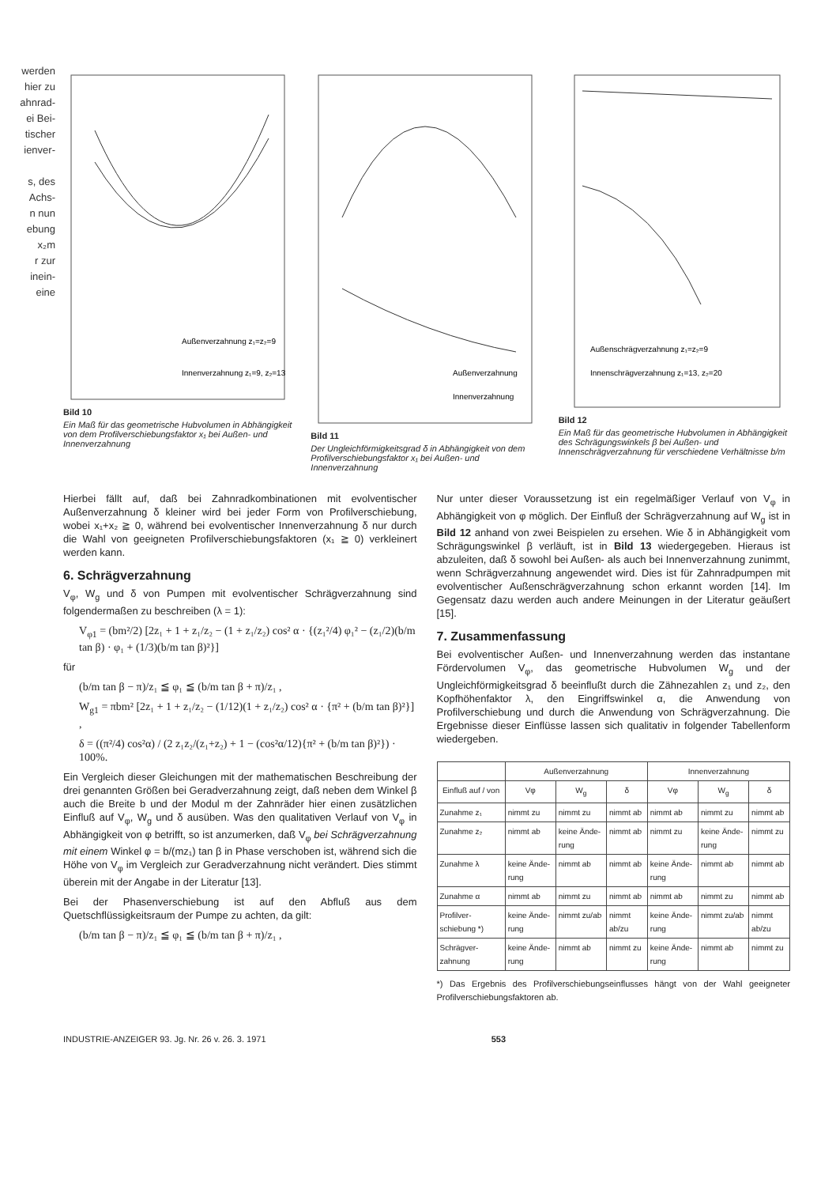werden
hier zu
ahnrad-
ei Bei-
tischer
ienver-
s, des
Achs-
n nun
ebung
x₂m
r zur
inein-
eine
Außenverzahnung z₁=z₂=9
Innenverzahnung z₁=9, z₂=13
Bild 10
Ein Maß für das geometrische Hubvolumen in Abhängigkeit von dem Profilverschiebungsfaktor x₁ bei Außen- und Innenverzahnung
Außenverzahnung
Innenverzahnung
Bild 11
Der Ungleichförmigkeitsgrad δ in Abhängigkeit von dem Profilverschiebungsfaktor x₁ bei Außen- und Innenverzahnung
Außenschrägverzahnung z₁=z₂=9
Innenschrägverzahnung z₁=13, z₂=20
Bild 12
Ein Maß für das geometrische Hubvolumen in Abhängigkeit des Schrägungswinkels β bei Außen- und Innenschrägverzahnung für verschiedene Verhältnisse b/m
Hierbei fällt auf, daß bei Zahnradkombinationen mit evolventischer Außenverzahnung δ kleiner wird bei jeder Form von Profilverschiebung, wobei x₁+x₂ ≧ 0, während bei evolventischer Innenverzahnung δ nur durch die Wahl von geeigneten Profilverschiebungsfaktoren (x₁ ≧ 0) verkleinert werden kann.
6. Schrägverzahnung
V<sub>φ</sub>, W<sub>g</sub> und δ von Pumpen mit evolventischer Schrägverzahnung sind folgendermaßen zu beschreiben (λ = 1):
V<sub>φ1</sub> = (bm²/2) [2z₁ + 1 + z₁/z₂ − (1 + z₁/z₂) cos² α · {(z₁²/4) φ₁² − (z₁/2)(b/m tan β) · φ₁ + (1/3)(b/m tan β)²}]
für
(b/m tan β − π)/z₁ ≦ φ₁ ≦ (b/m tan β + π)/z₁ ,
W<sub>g1</sub> = πbm² [2z₁ + 1 + z₁/z₂ − (1/12)(1 + z₁/z₂) cos² α · {π² + (b/m tan β)²}] ,
δ = ((π²/4) cos²α) / (2 z₁z₂/(z₁+z₂) + 1 − (cos²α/12){π² + (b/m tan β)²}) · 100%.
Ein Vergleich dieser Gleichungen mit der mathematischen Beschreibung der drei genannten Größen bei Geradverzahnung zeigt, daß neben dem Winkel β auch die Breite b und der Modul m der Zahnräder hier einen zusätzlichen Einfluß auf V<sub>φ</sub>, W<sub>g</sub> und δ ausüben. Was den qualitativen Verlauf von V<sub>φ</sub> in Abhängigkeit von φ betrifft, so ist anzumerken, daß V<sub>φ</sub> bei Schrägverzahnung mit einem Winkel φ = b/(mz₁) tan β in Phase verschoben ist, während sich die Höhe von V<sub>φ</sub> im Vergleich zur Geradverzahnung nicht verändert. Dies stimmt überein mit der Angabe in der Literatur [13].
Bei der Phasenverschiebung ist auf den Abfluß aus dem Quetschflüssigkeitsraum der Pumpe zu achten, da gilt:
(b/m tan β − π)/z₁ ≦ φ₁ ≦ (b/m tan β + π)/z₁ ,
Nur unter dieser Voraussetzung ist ein regelmäßiger Verlauf von V<sub>φ</sub> in Abhängigkeit von φ möglich. Der Einfluß der Schrägverzahnung auf W<sub>g</sub> ist in Bild 12 anhand von zwei Beispielen zu ersehen. Wie δ in Abhängigkeit vom Schrägungswinkel β verläuft, ist in Bild 13 wiedergegeben. Hieraus ist abzuleiten, daß δ sowohl bei Außen- als auch bei Innenverzahnung zunimmt, wenn Schrägverzahnung angewendet wird. Dies ist für Zahnradpumpen mit evolventischer Außenschrägverzahnung schon erkannt worden [14]. Im Gegensatz dazu werden auch andere Meinungen in der Literatur geäußert [15].
7. Zusammenfassung
Bei evolventischer Außen- und Innenverzahnung werden das instantane Fördervolumen V<sub>φ</sub>, das geometrische Hubvolumen W<sub>g</sub> und der Ungleichförmigkeitsgrad δ beeinflußt durch die Zähnezahlen z₁ und z₂, den Kopfhöhenfaktor λ, den Eingriffswinkel α, die Anwendung von Profilverschiebung und durch die Anwendung von Schrägverzahnung. Die Ergebnisse dieser Einflüsse lassen sich qualitativ in folgender Tabellenform wiedergeben.
| | Außenverzahnung | | | Innenverzahnung | | |
| --- | --- | --- | --- | --- | --- | --- |
| Einfluß auf / von | Vφ | W<sub>g</sub> | δ | Vφ | W<sub>g</sub> | δ |
| Zunahme z₁ | nimmt zu | nimmt zu | nimmt ab | nimmt ab | nimmt zu | nimmt ab |
| Zunahme z₂ | nimmt ab | keine Ände-rung | nimmt ab | nimmt zu | keine Ände-rung | nimmt zu |
| Zunahme λ | keine Ände-rung | nimmt ab | nimmt ab | keine Ände-rung | nimmt ab | nimmt ab |
| Zunahme α | nimmt ab | nimmt zu | nimmt ab | nimmt ab | nimmt zu | nimmt ab |
| Profilver-schiebung *) | keine Ände-rung | nimmt zu/ab | nimmt ab/zu | keine Ände-rung | nimmt zu/ab | nimmt ab/zu |
| Schrägver-zahnung | keine Ände-rung | nimmt ab | nimmt zu | keine Ände-rung | nimmt ab | nimmt zu |
*) Das Ergebnis des Profilverschiebungseinflusses hängt von der Wahl geeigneter Profilverschiebungsfaktoren ab.
INDUSTRIE-ANZEIGER 93. Jg. Nr. 26 v. 26. 3. 1971 553